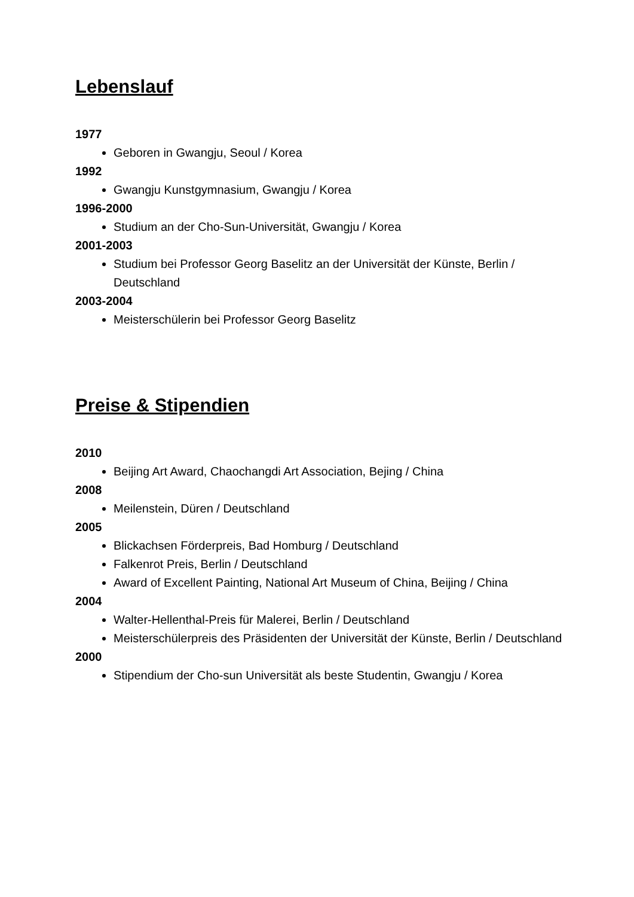Lebenslauf
1977
Geboren in Gwangju, Seoul / Korea
1992
Gwangju Kunstgymnasium, Gwangju / Korea
1996-2000
Studium an der Cho-Sun-Universität, Gwangju / Korea
2001-2003
Studium bei Professor Georg Baselitz an der Universität der Künste, Berlin / Deutschland
2003-2004
Meisterschülerin bei Professor Georg Baselitz
Preise & Stipendien
2010
Beijing Art Award, Chaochangdi Art Association, Bejing / China
2008
Meilenstein, Düren / Deutschland
2005
Blickachsen Förderpreis, Bad Homburg / Deutschland
Falkenrot Preis, Berlin / Deutschland
Award of Excellent Painting, National Art Museum of China, Beijing / China
2004
Walter-Hellenthal-Preis für Malerei, Berlin / Deutschland
Meisterschülerpreis des Präsidenten der Universität der Künste, Berlin / Deutschland
2000
Stipendium der Cho-sun Universität als beste Studentin, Gwangju / Korea